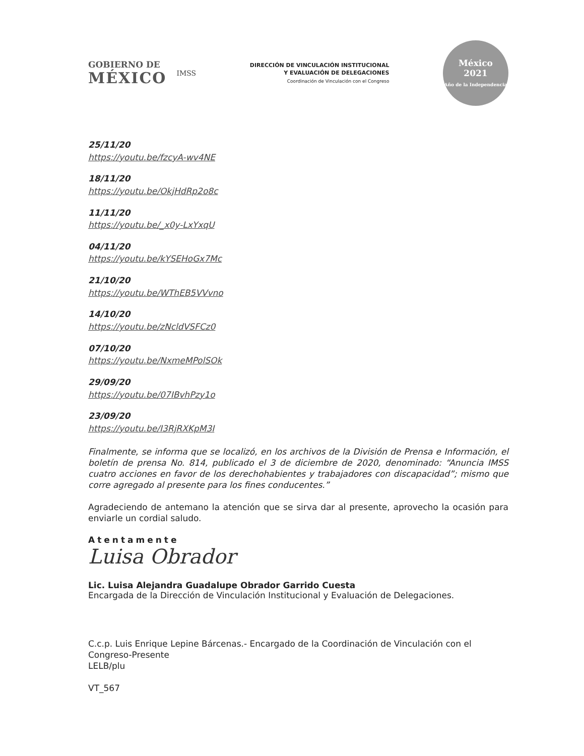GOBIERNO DE
MÉXICO
IMSS
DIRECCIÓN DE VINCULACIÓN INSTITUCIONAL
Y EVALUACIÓN DE DELEGACIONES
Coordinación de Vinculación con el Congreso
México
2021
Año de la Independencia
25/11/20
https://youtu.be/fzcyA-wv4NE
18/11/20
https://youtu.be/OkjHdRp2o8c
11/11/20
https://youtu.be/_x0y-LxYxqU
04/11/20
https://youtu.be/kYSEHoGx7Mc
21/10/20
https://youtu.be/WThEB5VVvno
14/10/20
https://youtu.be/zNcldVSFCz0
07/10/20
https://youtu.be/NxmeMPolSOk
29/09/20
https://youtu.be/07IBvhPzy1o
23/09/20
https://youtu.be/I3RjRXKpM3I
Finalmente, se informa que se localizó, en los archivos de la División de Prensa e Información, el boletín de prensa No. 814, publicado el 3 de diciembre de 2020, denominado: “Anuncia IMSS cuatro acciones en favor de los derechohabientes y trabajadores con discapacidad”; mismo que corre agregado al presente para los fines conducentes.”
Agradeciendo de antemano la atención que se sirva dar al presente, aprovecho la ocasión para enviarle un cordial saludo.
Atentamente
Luisa Obrador
Lic. Luisa Alejandra Guadalupe Obrador Garrido Cuesta
Encargada de la Dirección de Vinculación Institucional y Evaluación de Delegaciones.
C.c.p. Luis Enrique Lepine Bárcenas.- Encargado de la Coordinación de Vinculación con el Congreso-Presente
LELB/plu
VT_567